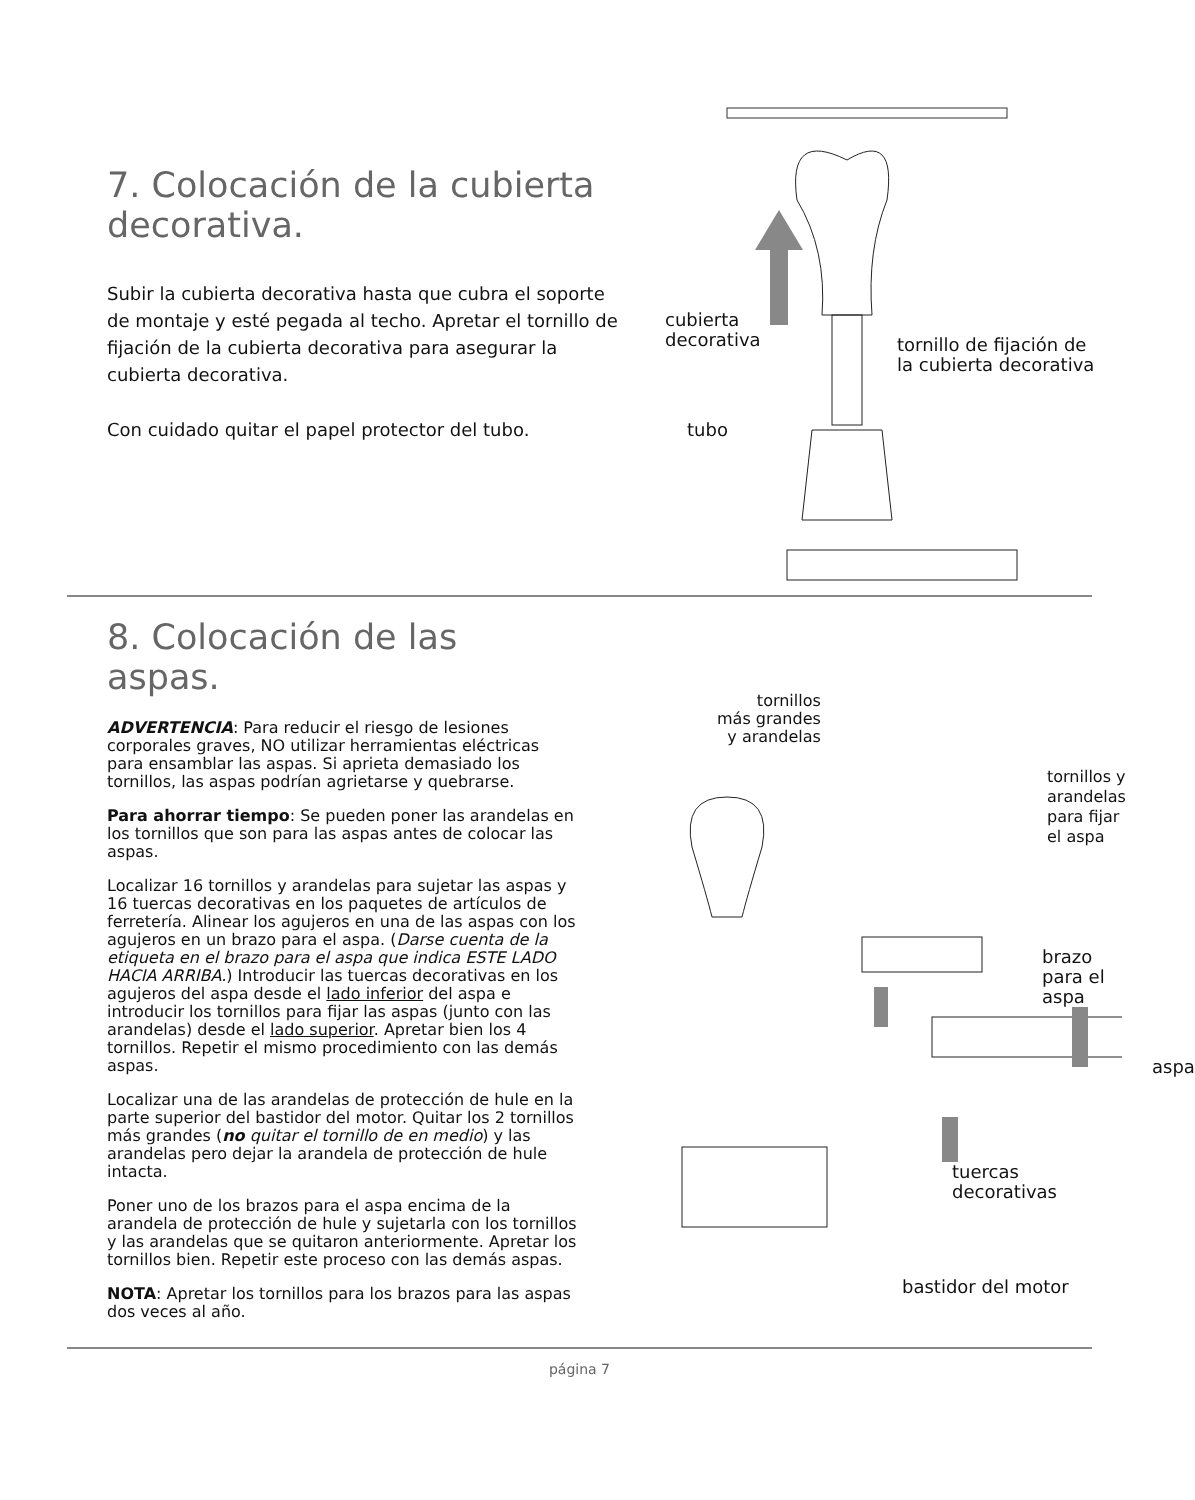7. Colocación de la cubierta decorativa.
Subir la cubierta decorativa hasta que cubra el soporte de montaje y esté pegada al techo. Apretar el tornillo de fijación de la cubierta decorativa para asegurar la cubierta decorativa.
Con cuidado quitar el papel protector del tubo.
cubierta
decorativa
tornillo de fijación de
la cubierta decorativa
tubo
8. Colocación de las aspas.
ADVERTENCIA: Para reducir el riesgo de lesiones corporales graves, NO utilizar herramientas eléctricas para ensamblar las aspas. Si aprieta demasiado los tornillos, las aspas podrían agrietarse y quebrarse.
Para ahorrar tiempo: Se pueden poner las arandelas en los tornillos que son para las aspas antes de colocar las aspas.
Localizar 16 tornillos y arandelas para sujetar las aspas y 16 tuercas decorativas en los paquetes de artículos de ferretería. Alinear los agujeros en una de las aspas con los agujeros en un brazo para el aspa. (Darse cuenta de la etiqueta en el brazo para el aspa que indica ESTE LADO HACIA ARRIBA.) Introducir las tuercas decorativas en los agujeros del aspa desde el lado inferior del aspa e introducir los tornillos para fijar las aspas (junto con las arandelas) desde el lado superior. Apretar bien los 4 tornillos. Repetir el mismo procedimiento con las demás aspas.
Localizar una de las arandelas de protección de hule en la parte superior del bastidor del motor. Quitar los 2 tornillos más grandes (no quitar el tornillo de en medio) y las arandelas pero dejar la arandela de protección de hule intacta.
Poner uno de los brazos para el aspa encima de la arandela de protección de hule y sujetarla con los tornillos y las arandelas que se quitaron anteriormente. Apretar los tornillos bien. Repetir este proceso con las demás aspas.
NOTA: Apretar los tornillos para los brazos para las aspas dos veces al año.
tornillos
más grandes
y arandelas
tornillos y arandelas
para fijar el aspa
brazo para el aspa
aspa
tuercas decorativas
bastidor del motor
página 7